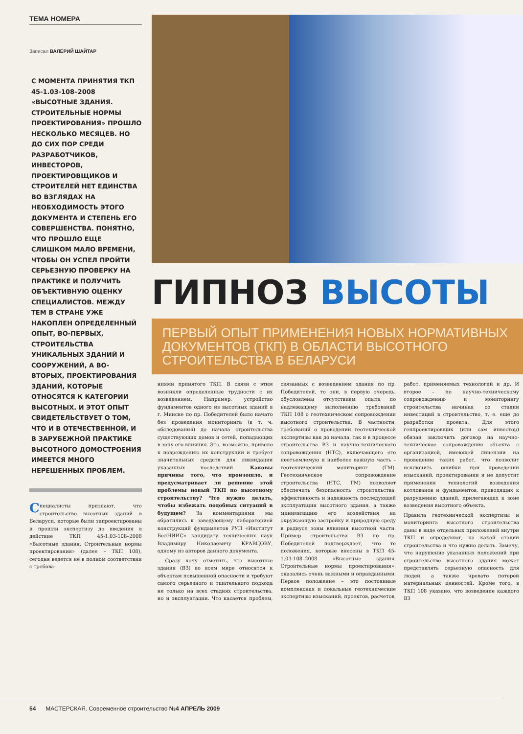ТЕМА НОМЕРА
Записал ВАЛЕРИЙ ШАЙТАР
С МОМЕНТА ПРИНЯТИЯ ТКП 45-1.03-108–2008 «ВЫСОТНЫЕ ЗДАНИЯ. СТРОИТЕЛЬНЫЕ НОРМЫ ПРОЕКТИРОВАНИЯ» ПРОШЛО НЕСКОЛЬКО МЕСЯЦЕВ. НО ДО СИХ ПОР СРЕДИ РАЗРАБОТЧИКОВ, ИНВЕСТОРОВ, ПРОЕКТИРОВЩИКОВ И СТРОИТЕЛЕЙ НЕТ ЕДИНСТВА ВО ВЗГЛЯДАХ НА НЕОБХОДИМОСТЬ ЭТОГО ДОКУМЕНТА И СТЕПЕНЬ ЕГО СОВЕРШЕНСТВА. ПОНЯТНО, ЧТО ПРОШЛО ЕЩЕ СЛИШКОМ МАЛО ВРЕМЕНИ, ЧТОБЫ ОН УСПЕЛ ПРОЙТИ СЕРЬЕЗНУЮ ПРОВЕРКУ НА ПРАКТИКЕ И ПОЛУЧИТЬ ОБЪЕКТИВНУЮ ОЦЕНКУ СПЕЦИАЛИСТОВ. МЕЖДУ ТЕМ В СТРАНЕ УЖЕ НАКОПЛЕН ОПРЕДЕЛЕННЫЙ ОПЫТ, ВО-ПЕРВЫХ, СТРОИТЕЛЬСТВА УНИКАЛЬНЫХ ЗДАНИЙ И СООРУЖЕНИЙ, А ВО-ВТОРЫХ, ПРОЕКТИРОВАНИЯ ЗДАНИЙ, КОТОРЫЕ ОТНОСЯТСЯ К КАТЕГОРИИ ВЫСОТНЫХ. И ЭТОТ ОПЫТ СВИДЕТЕЛЬСТВУЕТ О ТОМ, ЧТО И В ОТЕЧЕСТВЕННОЙ, И В ЗАРУБЕЖНОЙ ПРАКТИКЕ ВЫСОТНОГО ДОМОСТРОЕНИЯ ИМЕЕТСЯ МНОГО НЕРЕШЕННЫХ ПРОБЛЕМ.
Специалисты признают, что строительство высотных зданий в Беларуси, которые были запроектированы и прошли экспертизу до введения в действие ТКП 45-1.03-108–2008 «Высотные здания. Строительные нормы проектирования» (далее – ТКП 108), сегодня ведется не в полном соответствии с требова-
ГИПНОЗ ВЫСОТЫ
ПЕРВЫЙ ОПЫТ ПРИМЕНЕНИЯ НОВЫХ НОРМАТИВНЫХ ДОКУМЕНТОВ (ТКП) В ОБЛАСТИ ВЫСОТНОГО СТРОИТЕЛЬСТВА В БЕЛАРУСИ
ниями принятого ТКП. В связи с этим возникли определенные трудности с их возведением. Например, устройство фундаментов одного из высотных зданий в г. Минске по пр. Победителей было начато без проведения мониторинга (в т. ч. обследования) до начала строительства существующих домов и сетей, попадающих в зону его влияния. Это, возможно, привело к повреждению их конструкций и требует значительных средств для ликвидации указанных последствий. Каковы причины того, что произошло, и предусматривает ли решение этой проблемы новый ТКП по высотному строительству? Что нужно делать, чтобы избежать подобных ситуаций в будущем? За комментариями мы обратились к заведующему лабораторией конструкций фундаментов РУП «Институт БелНИИС» кандидату технических наук Владимиру Николаевичу КРАВЦОВУ, одному из авторов данного документа.
– Сразу хочу отметить, что высотные здания (ВЗ) во всем мире относятся к объектам повышенной опасности и требуют самого серьезного и тщательного подхода не только на всех стадиях строительства, но и эксплуатации. Что касается проблем, связанных с возведением здания по пр. Победителей, то они, в первую очередь, обусловлены отсутствием опыта по надлежащему выполнению требований ТКП 108 о геотехническом сопровождении высотного строительства. В частности, требований о проведении геотехнической экспертизы как до начала, так и в процессе строительства ВЗ и научно-технического сопровождения (НТС), включающего его неотъемлемую и наиболее важную часть – геотехнический мониторинг (ГМ). Геотехническое сопровождение строительства (НТС, ГМ) позволяет обеспечить безопасность строительства, эффективность и надежность последующей эксплуатации высотного здания, а также минимизацию его воздействия на окружающую застройку и природную среду в радиусе зоны влияния высотной части. Пример строительства ВЗ по пр. Победителей подтверждает, что те положения, которые внесены в ТКП 45-1.03-108–2008 «Высотные здания. Строительные нормы проектирования», оказались очень важными и оправданными. Первое положение – это постоянные комплексная и локальные геотехнические экспертизы изысканий, проектов, расчетов, работ, применяемых технологий и др. И второе – по научно-техническому сопровождению и мониторингу строительства начиная со стадии инвестиций в строительство, т. е. еще до разработки проекта. Для этого генпроектировщик (или сам инвестор) обязан заключить договор на научно-техническое сопровождение объекта с организацией, имеющей лицензии на проведение таких работ, что позволит исключить ошибки при проведении изысканий, проектировании и не допустит применения технологий возведения котлованов и фундаментов, приводящих к разрушению зданий, прилегающих к зоне возведения высотного объекта.
Правила геотехнической экспертизы и мониторинга высотного строительства даны в виде отдельных приложений внутри ТКП и определяют, на какой стадии строительства и что нужно делать. Замечу, что нарушение указанных положений при строительстве высотного здания может представлять серьезную опасность для людей, а также чревато потерей материальных ценностей. Кроме того, в ТКП 108 указано, что возведение каждого ВЗ
54 МАСТЕРСКАЯ. Современное строительство №4 АПРЕЛЬ 2009